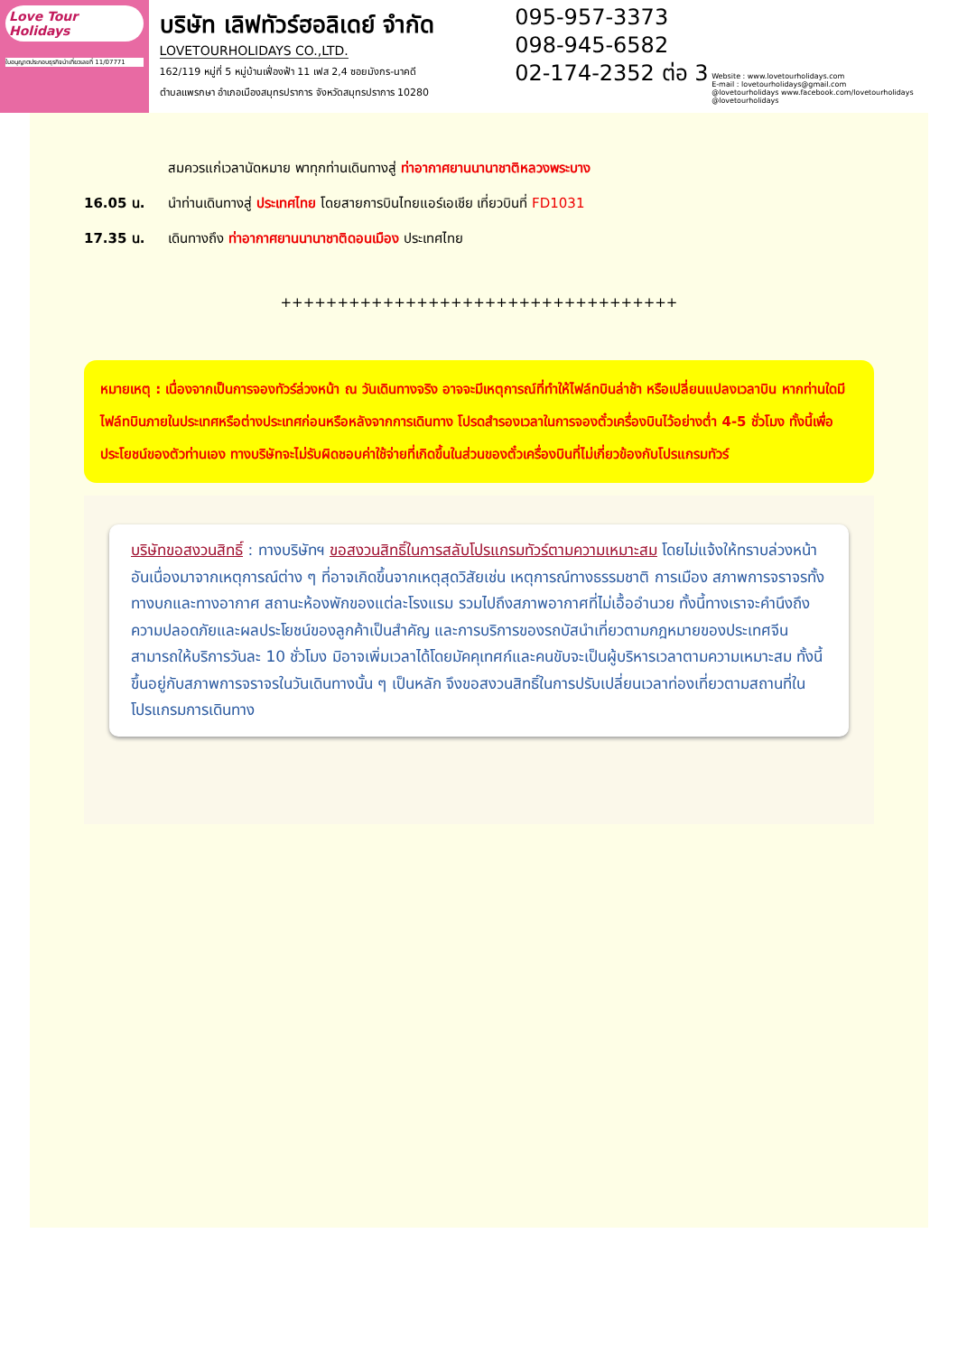Love Tour Holidays
ใบอนุญาตประกอบธุรกิจนำเที่ยวเลขที่ 11/07771
บริษัท เลิฟทัวร์ฮอลิเดย์ จำกัด
LOVETOURHOLIDAYS CO.,LTD.
162/119 หมู่ที่ 5 หมู่บ้านเฟื่องฟ้า 11 เฟส 2,4 ซอยมังกร-นาคดี
ตำบลแพรกษา อำเภอเมืองสมุทรปราการ จังหวัดสมุทรปราการ 10280
095-957-3373
098-945-6582
02-174-2352 ต่อ 3
Website : www.lovetourholidays.com
E-mail : lovetourholidays@gmail.com
@lovetourholidays www.facebook.com/lovetourholidays @lovetourholidays
สมควรแก่เวลานัดหมาย พาทุกท่านเดินทางสู่ ท่าอากาศยานนานาชาติหลวงพระบาง
16.05 น. นำท่านเดินทางสู่ ประเทศไทย โดยสายการบินไทยแอร์เอเชีย เที่ยวบินที่ FD1031
17.35 น. เดินทางถึง ท่าอากาศยานนานาชาติดอนเมือง ประเทศไทย
+++++++++++++++++++++++++++++++++++
หมายเหตุ : เนื่องจากเป็นการจองทัวร์ล่วงหน้า ณ วันเดินทางจริง อาจจะมีเหตุการณ์ที่ทำให้ไฟล์ทบินล่าช้า หรือเปลี่ยนแปลงเวลาบิน หากท่านใดมีไฟล์ทบินภายในประเทศหรือต่างประเทศก่อนหรือหลังจากการเดินทาง โปรดสำรองเวลาในการจองตั๋วเครื่องบินไว้อย่างต่ำ 4-5 ชั่วโมง ทั้งนี้เพื่อประโยชน์ของตัวท่านเอง ทางบริษัทจะไม่รับผิดชอบค่าใช้จ่ายที่เกิดขึ้นในส่วนของตั๋วเครื่องบินที่ไม่เกี่ยวข้องกับโปรแกรมทัวร์
บริษัทขอสงวนสิทธิ์ : ทางบริษัทฯ ขอสงวนสิทธิ์ในการสลับโปรแกรมทัวร์ตามความเหมาะสม โดยไม่แจ้งให้ทราบล่วงหน้า อันเนื่องมาจากเหตุการณ์ต่าง ๆ ที่อาจเกิดขึ้นจากเหตุสุดวิสัยเช่น เหตุการณ์ทางธรรมชาติ การเมือง สภาพการจราจรทั้งทางบกและทางอากาศ สถานะห้องพักของแต่ละโรงแรม รวมไปถึงสภาพอากาศที่ไม่เอื้ออำนวย ทั้งนี้ทางเราจะคำนึงถึงความปลอดภัยและผลประโยชน์ของลูกค้าเป็นสำคัญ และการบริการของรถบัสนำเที่ยวตามกฎหมายของประเทศจีนสามารถให้บริการวันละ 10 ชั่วโมง มิอาจเพิ่มเวลาได้โดยมัคคุเทศก์และคนขับจะเป็นผู้บริหารเวลาตามความเหมาะสม ทั้งนี้ขึ้นอยู่กับสภาพการจราจรในวันเดินทางนั้น ๆ เป็นหลัก จึงขอสงวนสิทธิ์ในการปรับเปลี่ยนเวลาท่องเที่ยวตามสถานที่ในโปรแกรมการเดินทาง